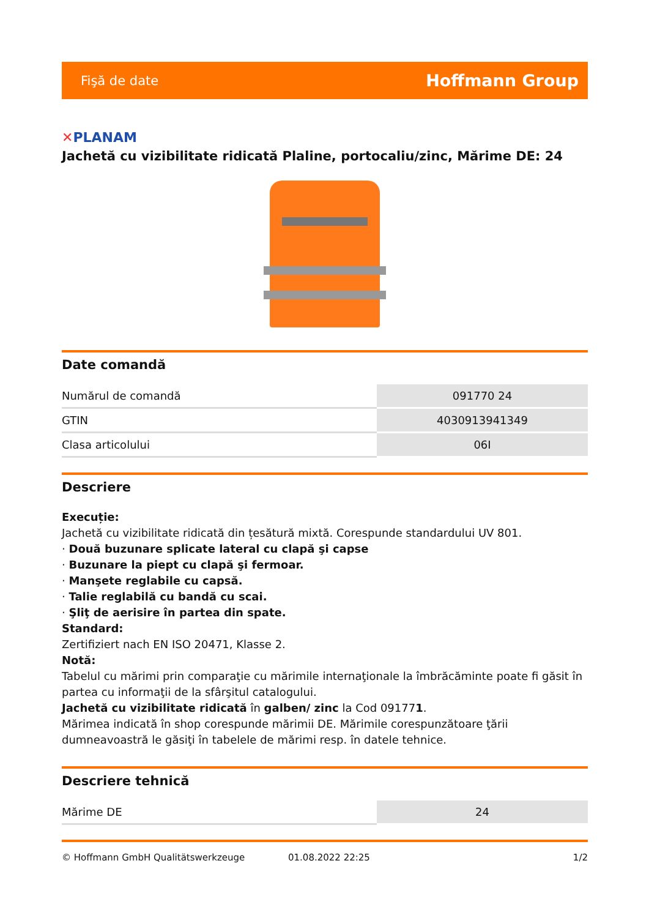Fişă de date
Hoffmann Group
✕PLANAM
Jachetă cu vizibilitate ridicată Plaline, portocaliu/zinc, Mărime DE: 24
Date comandă
| Numărul de comandă | 091770 24 |
| GTIN | 4030913941349 |
| Clasa articolului | 06I |
Descriere
Execuție:
Jachetă cu vizibilitate ridicată din țesătură mixtă. Corespunde standardului UV 801.
· Două buzunare splicate lateral cu clapă şi capse
· Buzunare la piept cu clapă şi fermoar.
· Manşete reglabile cu capsă.
· Talie reglabilă cu bandă cu scai.
· Şliţ de aerisire în partea din spate.
Standard:
Zertifiziert nach EN ISO 20471, Klasse 2.
Notă:
Tabelul cu mărimi prin comparaţie cu mărimile internaţionale la îmbrăcăminte poate fi găsit în partea cu informaţii de la sfârşitul catalogului.
Jachetă cu vizibilitate ridicată în galben/ zinc la Cod 091771.
Mărimea indicată în shop corespunde mărimii DE. Mărimile corespunzătoare ţării dumneavoastră le găsiţi în tabelele de mărimi resp. în datele tehnice.
Descriere tehnică
| Mărime DE | 24 |
© Hoffmann GmbH Qualitätswerkzeuge 01.08.2022 22:25 1/2